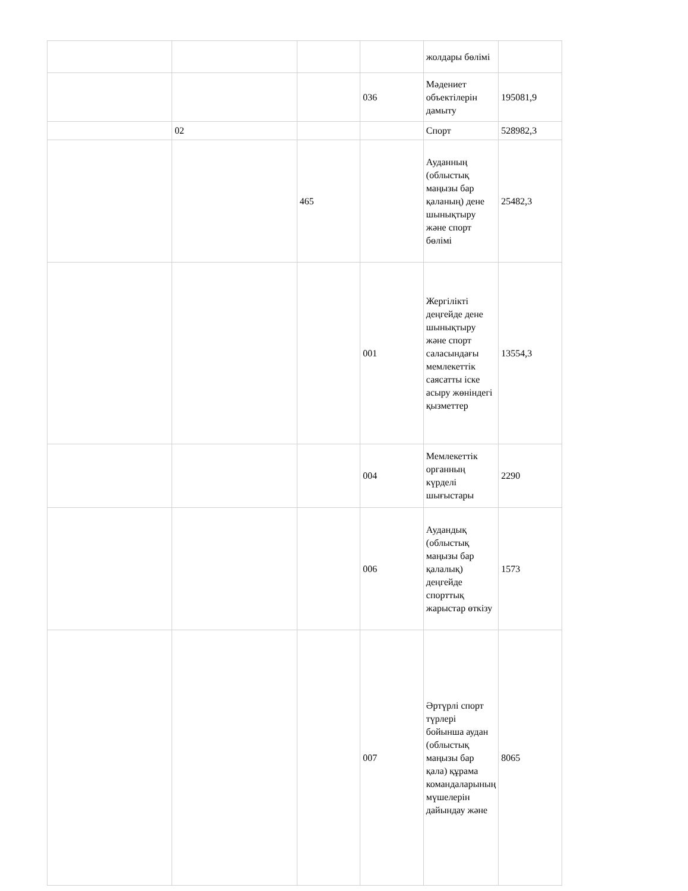| | | | | жолдары бөлімі | |
| | | | 036 | Мәдениет объектілерін дамыту | 195081,9 |
| | 02 | | | Спорт | 528982,3 |
| | | 465 | | Ауданның (облыстық маңызы бар қаланың) дене шынықтыру және спорт бөлімі | 25482,3 |
| | | | 001 | Жергілікті деңгейде дене шынықтыру және спорт саласындағы мемлекеттік саясатты іске асыру жөніндегі қызметтер | 13554,3 |
| | | | 004 | Мемлекеттік органның күрделі шығыстары | 2290 |
| | | | 006 | Аудандық (облыстық маңызы бар қалалық) деңгейде спорттық жарыстар өткізу | 1573 |
| | | | 007 | Әртүрлі спорт түрлері бойынша аудан (облыстық маңызы бар қала) құрама командаларының мүшелерін дайындау және | 8065 |